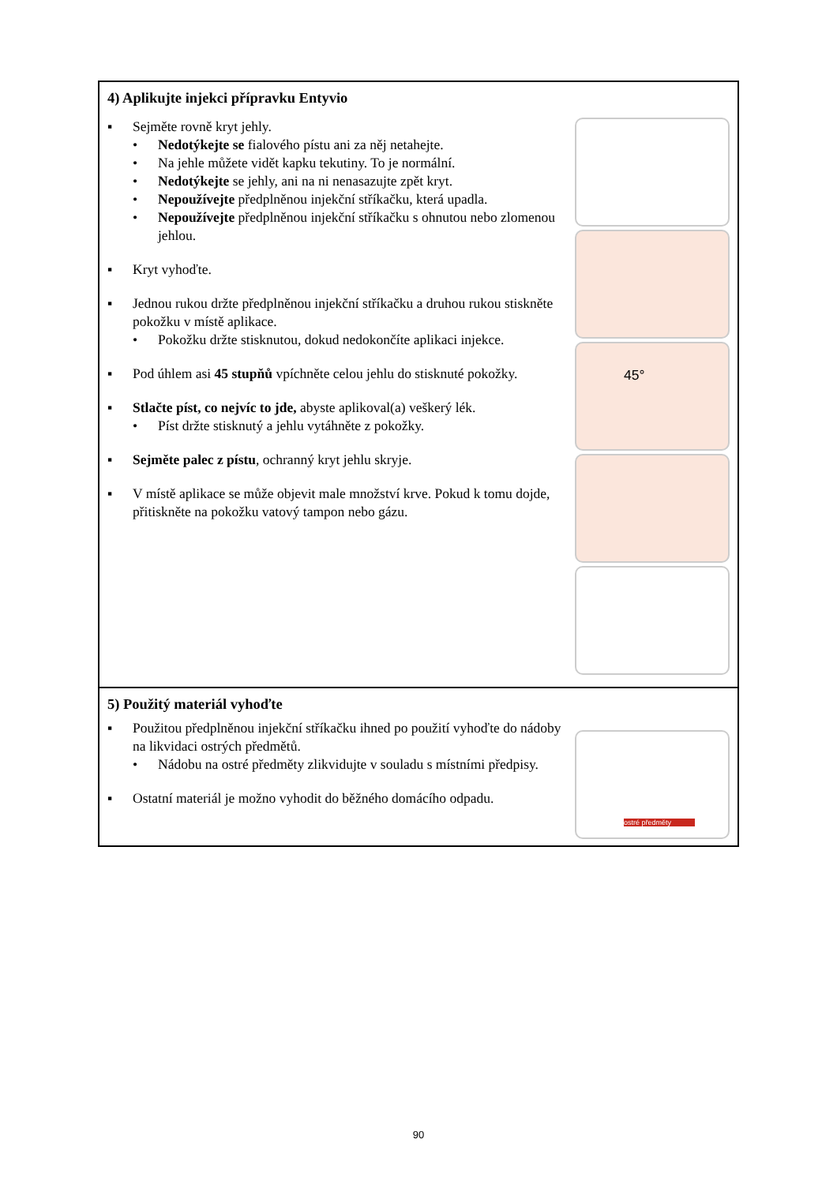| 4) Aplikujte injekci přípravku Entyvio ▪ Sejměte rovně kryt jehly. • Nedotýkejte se fialového pístu ani za něj netahejte. • Na jehle můžete vidět kapku tekutiny. To je normální. • Nedotýkejte se jehly, ani na ni nenasazujte zpět kryt. • Nepoužívejte předplněnou injekční stříkačku, která upadla. • Nepoužívejte předplněnou injekční stříkačku s ohnutou nebo zlomenou jehlou. ▪ Kryt vyhoďte. ▪ Jednou rukou držte předplněnou injekční stříkačku a druhou rukou stiskněte pokožku v místě aplikace. • Pokožku držte stisknutou, dokud nedokončíte aplikaci injekce. ▪ Pod úhlem asi 45 stupňů vpíchněte celou jehlu do stisknuté pokožky. ▪ Stlačte píst, co nejvíc to jde, abyste aplikoval(a) veškerý lék. • Píst držte stisknutý a jehlu vytáhněte z pokožky. ▪ Sejměte palec z pístu , ochranný kryt jehlu skryje. ▪ V místě aplikace se může objevit male množství krve. Pokud k tomu dojde, přitiskněte na pokožku vatový tampon nebo gázu. 45° |
| 5) Použitý materiál vyhoďte ▪ Použitou předplněnou injekční stříkačku ihned po použití vyhoďte do nádoby na likvidaci ostrých předmětů. • Nádobu na ostré předměty zlikvidujte v souladu s místními předpisy. ▪ Ostatní materiál je možno vyhodit do běžného domácího odpadu. ostré předměty |
90